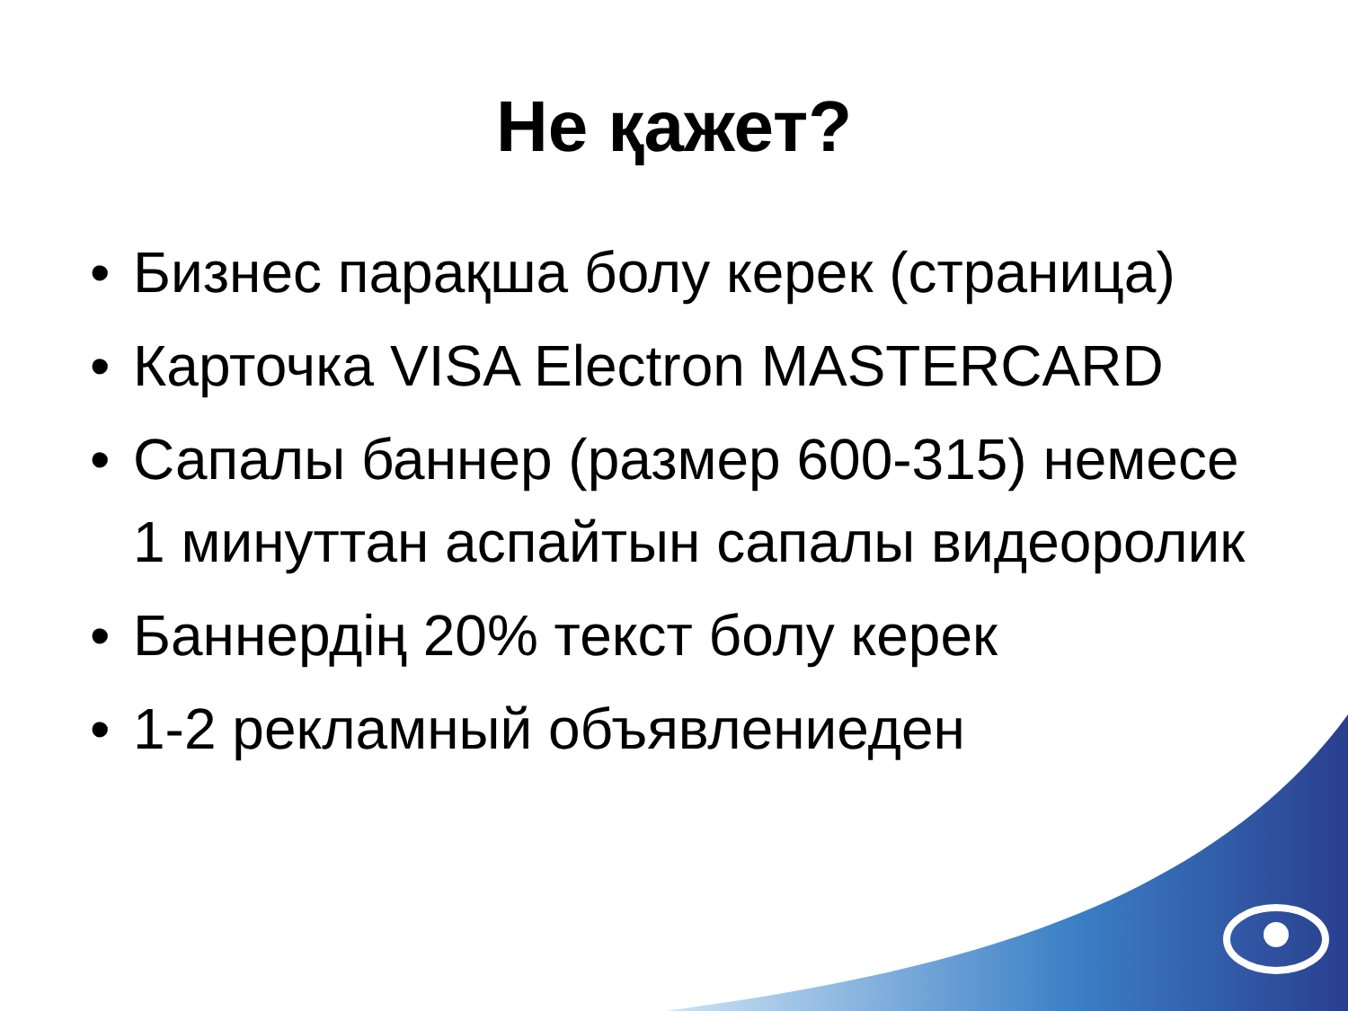Не қажет?
• Бизнес парақша болу керек (страница)
• Карточка VISA Electron MASTERCARD
• Сапалы баннер (размер 600-315) немесе 1 минуттан аспайтын сапалы видеоролик
• Баннердің 20% текст болу керек
• 1-2 рекламный объявлениеден